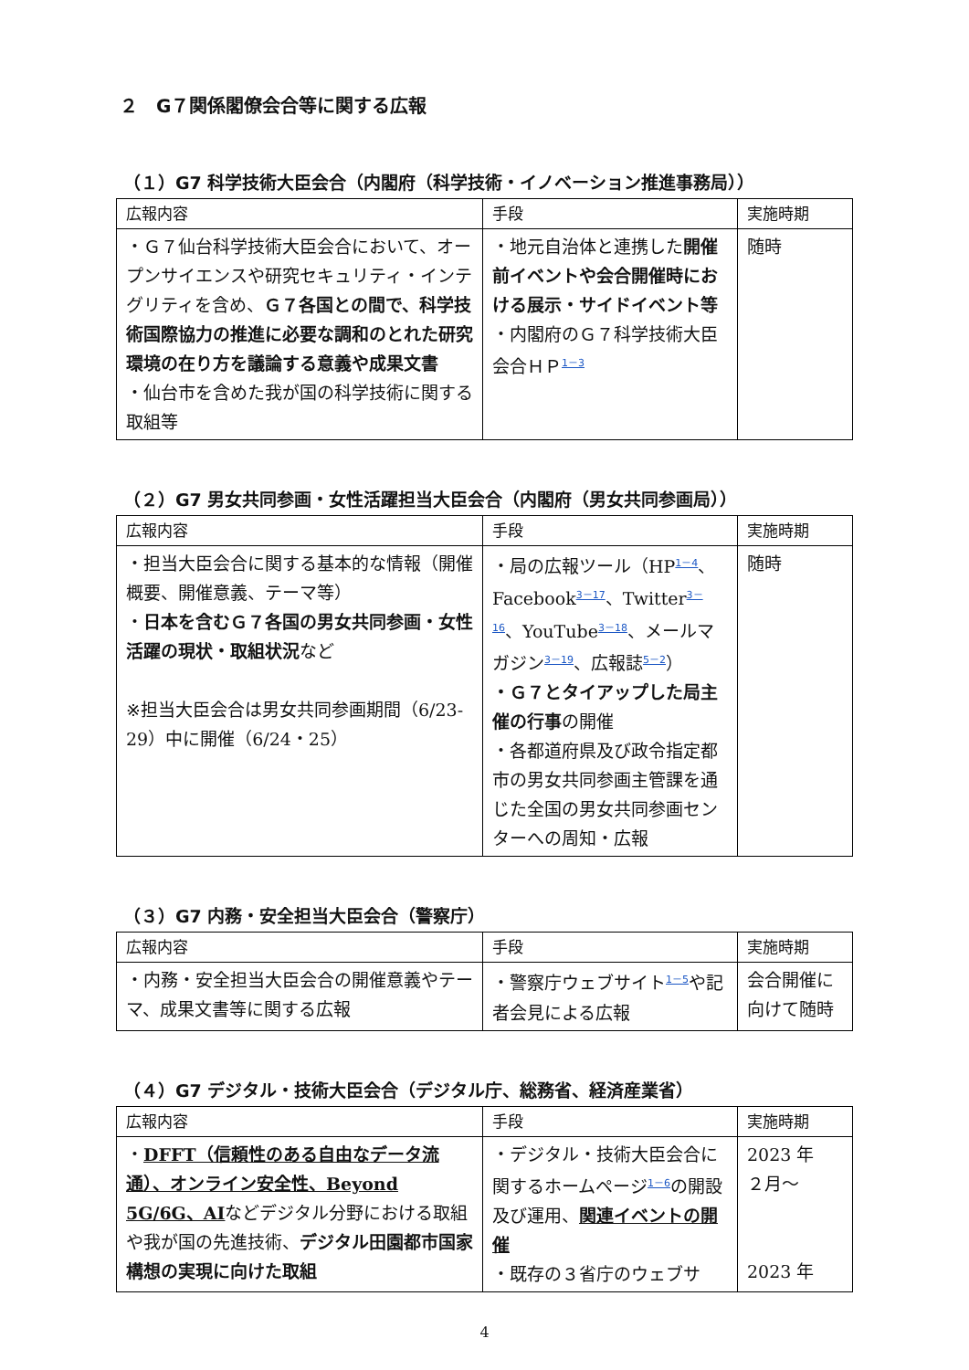２　G７関係閣僚会合等に関する広報
（１）G7 科学技術大臣会合（内閣府（科学技術・イノベーション推進事務局））
| 広報内容 | 手段 | 実施時期 |
| --- | --- | --- |
| ・Ｇ７仙台科学技術大臣会合において、オープンサイエンスや研究セキュリティ・インテグリティを含め、 Ｇ７各国との間で、科学技術国際協力の推進に必要な調和のとれた研究環境の在り方を議論する意義や成果文書 ・仙台市を含めた我が国の科学技術に関する取組等 | ・地元自治体と連携した 開催前イベントや会合開催時における展示・サイドイベント等 ・内閣府のＧ７科学技術大臣会合ＨＰ<sup>1－3</sup> | 随時 |
（２）G7 男女共同参画・女性活躍担当大臣会合（内閣府（男女共同参画局））
| 広報内容 | 手段 | 実施時期 |
| --- | --- | --- |
| ・担当大臣会合に関する基本的な情報（開催概要、開催意義、テーマ等） ・ 日本を含むＧ７各国の男女共同参画・女性活躍の現状・取組状況 など ※担当大臣会合は男女共同参画期間（6/23-29）中に開催（6/24・25） | ・局の広報ツール（HP<sup>1－4</sup>、Facebook<sup>3－17</sup>、Twitter<sup>3－16</sup>、YouTube<sup>3－18</sup>、メールマガジン<sup>3－19</sup>、広報誌<sup>5－2</sup>） ・Ｇ７とタイアップした局主催の行事 の開催 ・各都道府県及び政令指定都市の男女共同参画主管課を通じた全国の男女共同参画センターへの周知・広報 | 随時 |
（３）G7 内務・安全担当大臣会合（警察庁）
| 広報内容 | 手段 | 実施時期 |
| --- | --- | --- |
| ・内務・安全担当大臣会合の開催意義やテーマ、成果文書等に関する広報 | ・警察庁ウェブサイト<sup>1－5</sup>や記者会見による広報 | 会合開催に向けて随時 |
（４）G7 デジタル・技術大臣会合（デジタル庁、総務省、経済産業省）
| 広報内容 | 手段 | 実施時期 |
| --- | --- | --- |
| ・ DFFT（信頼性のある自由なデータ流通）、オンライン安全性、Beyond 5G/6G、AI などデジタル分野における取組や我が国の先進技術、 デジタル田園都市国家構想の実現に向けた取組 | ・デジタル・技術大臣会合に関するホームページ<sup>1－6</sup>の開設及び運用、 関連イベントの開催 ・既存の３省庁のウェブサ | 2023 年 ２月～ 2023 年 |
4